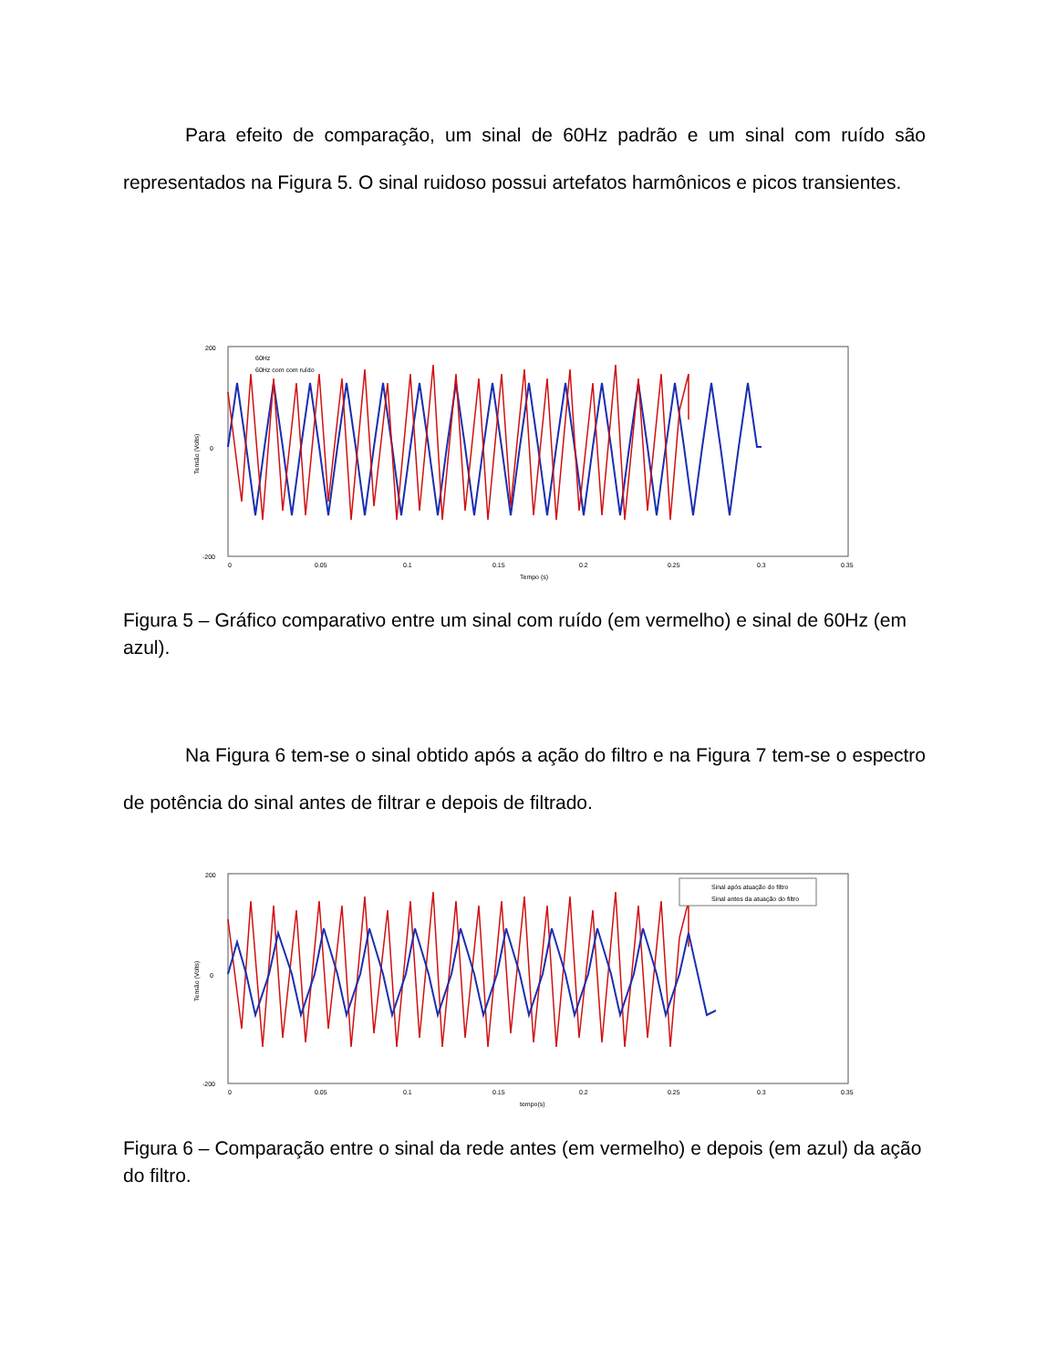Para efeito de comparação, um sinal de 60Hz padrão e um sinal com ruído são representados na Figura 5. O sinal ruidoso possui artefatos harmônicos e picos transientes.
60Hz
60Hz com com ruído
200
0
-200
0
0.05
0.1
0.15
0.2
0.25
0.3
0.35
Tempo (s)
Tensão (Volts)
Figura 5 – Gráfico comparativo entre um sinal com ruído (em vermelho) e sinal de 60Hz (em azul).
Na Figura 6 tem-se o sinal obtido após a ação do filtro e na Figura 7 tem-se o espectro de potência do sinal antes de filtrar e depois de filtrado.
Sinal após atuação do filtro
Sinal antes da atuação do filtro
200
0
-200
0
0.05
0.1
0.15
0.2
0.25
0.3
0.35
tempo(s)
Tensão (Volts)
Figura 6 – Comparação entre o sinal da rede antes (em vermelho) e depois (em azul) da ação do filtro.